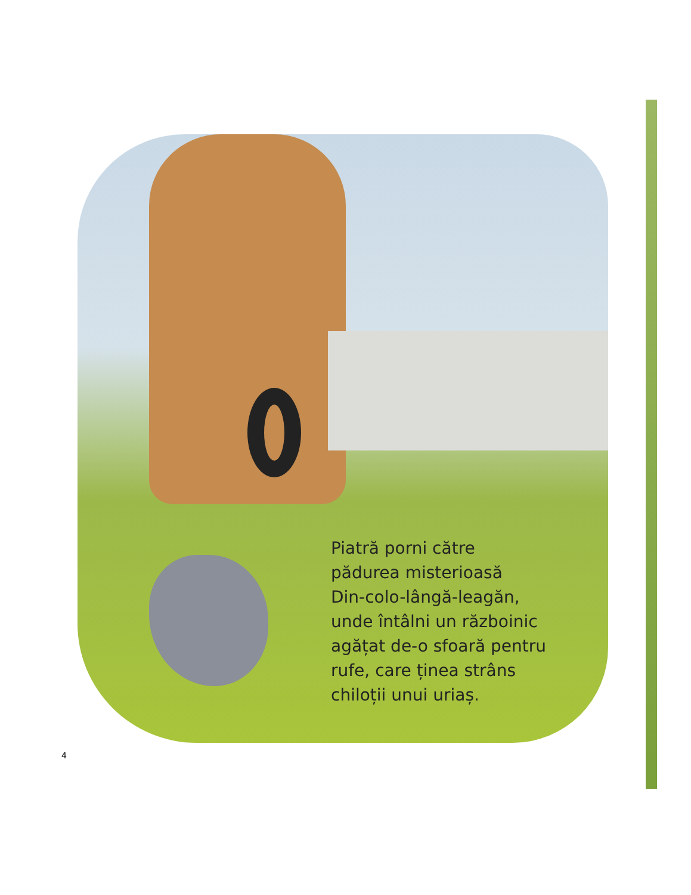Piatră porni către
pădurea misterioasă
Din-colo-lângă-leagăn,
unde întâlni un războinic
agățat de-o sfoară pentru
rufe, care ținea strâns
chiloții unui uriaș.
4